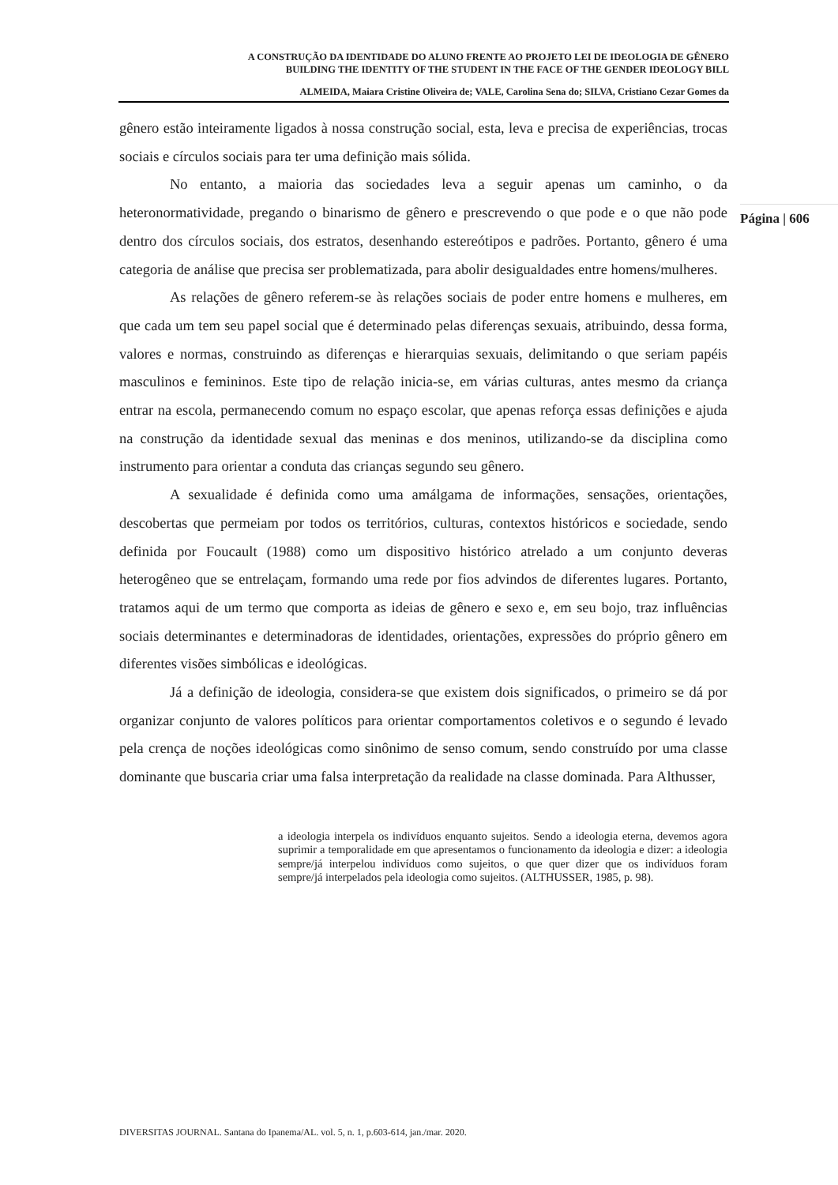A CONSTRUÇÃO DA IDENTIDADE DO ALUNO FRENTE AO PROJETO LEI DE IDEOLOGIA DE GÊNERO
BUILDING THE IDENTITY OF THE STUDENT IN THE FACE OF THE GENDER IDEOLOGY BILL
ALMEIDA, Maiara Cristine Oliveira de; VALE, Carolina Sena do; SILVA, Cristiano Cezar Gomes da
Página | 606
gênero estão inteiramente ligados à nossa construção social, esta, leva e precisa de experiências, trocas sociais e círculos sociais para ter uma definição mais sólida.
No entanto, a maioria das sociedades leva a seguir apenas um caminho, o da heteronormatividade, pregando o binarismo de gênero e prescrevendo o que pode e o que não pode dentro dos círculos sociais, dos estratos, desenhando estereótipos e padrões. Portanto, gênero é uma categoria de análise que precisa ser problematizada, para abolir desigualdades entre homens/mulheres.
As relações de gênero referem-se às relações sociais de poder entre homens e mulheres, em que cada um tem seu papel social que é determinado pelas diferenças sexuais, atribuindo, dessa forma, valores e normas, construindo as diferenças e hierarquias sexuais, delimitando o que seriam papéis masculinos e femininos. Este tipo de relação inicia-se, em várias culturas, antes mesmo da criança entrar na escola, permanecendo comum no espaço escolar, que apenas reforça essas definições e ajuda na construção da identidade sexual das meninas e dos meninos, utilizando-se da disciplina como instrumento para orientar a conduta das crianças segundo seu gênero.
A sexualidade é definida como uma amálgama de informações, sensações, orientações, descobertas que permeiam por todos os territórios, culturas, contextos históricos e sociedade, sendo definida por Foucault (1988) como um dispositivo histórico atrelado a um conjunto deveras heterogêneo que se entrelaçam, formando uma rede por fios advindos de diferentes lugares. Portanto, tratamos aqui de um termo que comporta as ideias de gênero e sexo e, em seu bojo, traz influências sociais determinantes e determinadoras de identidades, orientações, expressões do próprio gênero em diferentes visões simbólicas e ideológicas.
Já a definição de ideologia, considera-se que existem dois significados, o primeiro se dá por organizar conjunto de valores políticos para orientar comportamentos coletivos e o segundo é levado pela crença de noções ideológicas como sinônimo de senso comum, sendo construído por uma classe dominante que buscaria criar uma falsa interpretação da realidade na classe dominada. Para Althusser,
a ideologia interpela os indivíduos enquanto sujeitos. Sendo a ideologia eterna, devemos agora suprimir a temporalidade em que apresentamos o funcionamento da ideologia e dizer: a ideologia sempre/já interpelou indivíduos como sujeitos, o que quer dizer que os indivíduos foram sempre/já interpelados pela ideologia como sujeitos. (ALTHUSSER, 1985, p. 98).
DIVERSITAS JOURNAL. Santana do Ipanema/AL. vol. 5, n. 1, p.603-614, jan./mar. 2020.